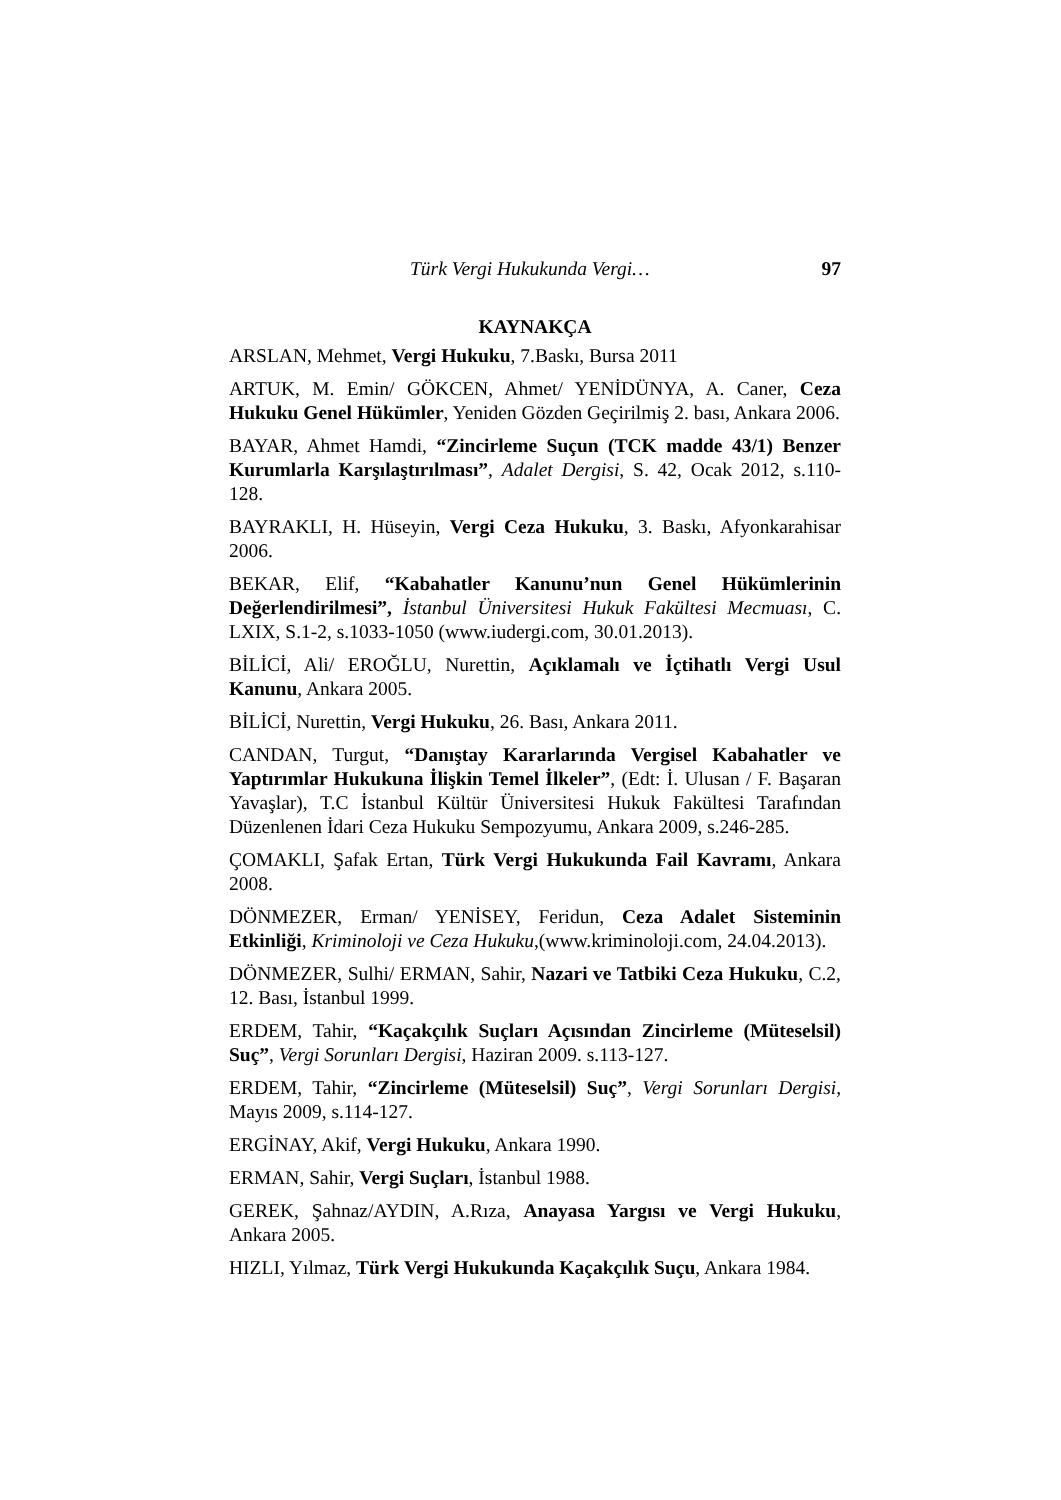Türk Vergi Hukukunda Vergi… 97
KAYNAKÇA
ARSLAN, Mehmet, Vergi Hukuku, 7.Baskı, Bursa 2011
ARTUK, M. Emin/ GÖKCEN, Ahmet/ YENİDÜNYA, A. Caner, Ceza Hukuku Genel Hükümler, Yeniden Gözden Geçirilmiş 2. bası, Ankara 2006.
BAYAR, Ahmet Hamdi, “Zincirleme Suçun (TCK madde 43/1) Benzer Kurumlarla Karşılaştırılması”, Adalet Dergisi, S. 42, Ocak 2012, s.110-128.
BAYRAKLI, H. Hüseyin, Vergi Ceza Hukuku, 3. Baskı, Afyonkarahisar 2006.
BEKAR, Elif, “Kabahatler Kanunu’nun Genel Hükümlerinin Değerlendirilmesi”, İstanbul Üniversitesi Hukuk Fakültesi Mecmuası, C. LXIX, S.1-2, s.1033-1050 (www.iudergi.com, 30.01.2013).
BİLİCİ, Ali/ EROĞLU, Nurettin, Açıklamalı ve İçtihatlı Vergi Usul Kanunu, Ankara 2005.
BİLİCİ, Nurettin, Vergi Hukuku, 26. Bası, Ankara 2011.
CANDAN, Turgut, “Danıştay Kararlarında Vergisel Kabahatler ve Yaptırımlar Hukukuna İlişkin Temel İlkeler”, (Edt: İ. Ulusan / F. Başaran Yavaşlar), T.C İstanbul Kültür Üniversitesi Hukuk Fakültesi Tarafından Düzenlenen İdari Ceza Hukuku Sempozyumu, Ankara 2009, s.246-285.
ÇOMAKLI, Şafak Ertan, Türk Vergi Hukukunda Fail Kavramı, Ankara 2008.
DÖNMEZER, Erman/ YENİSEY, Feridun, Ceza Adalet Sisteminin Etkinliği, Kriminoloji ve Ceza Hukuku,(www.kriminoloji.com, 24.04.2013).
DÖNMEZER, Sulhi/ ERMAN, Sahir, Nazari ve Tatbiki Ceza Hukuku, C.2, 12. Bası, İstanbul 1999.
ERDEM, Tahir, “Kaçakçılık Suçları Açısından Zincirleme (Müteselsil) Suç”, Vergi Sorunları Dergisi, Haziran 2009. s.113-127.
ERDEM, Tahir, “Zincirleme (Müteselsil) Suç”, Vergi Sorunları Dergisi, Mayıs 2009, s.114-127.
ERGİNAY, Akif, Vergi Hukuku, Ankara 1990.
ERMAN, Sahir, Vergi Suçları, İstanbul 1988.
GEREK, Şahnaz/AYDIN, A.Rıza, Anayasa Yargısı ve Vergi Hukuku, Ankara 2005.
HIZLI, Yılmaz, Türk Vergi Hukukunda Kaçakçılık Suçu, Ankara 1984.